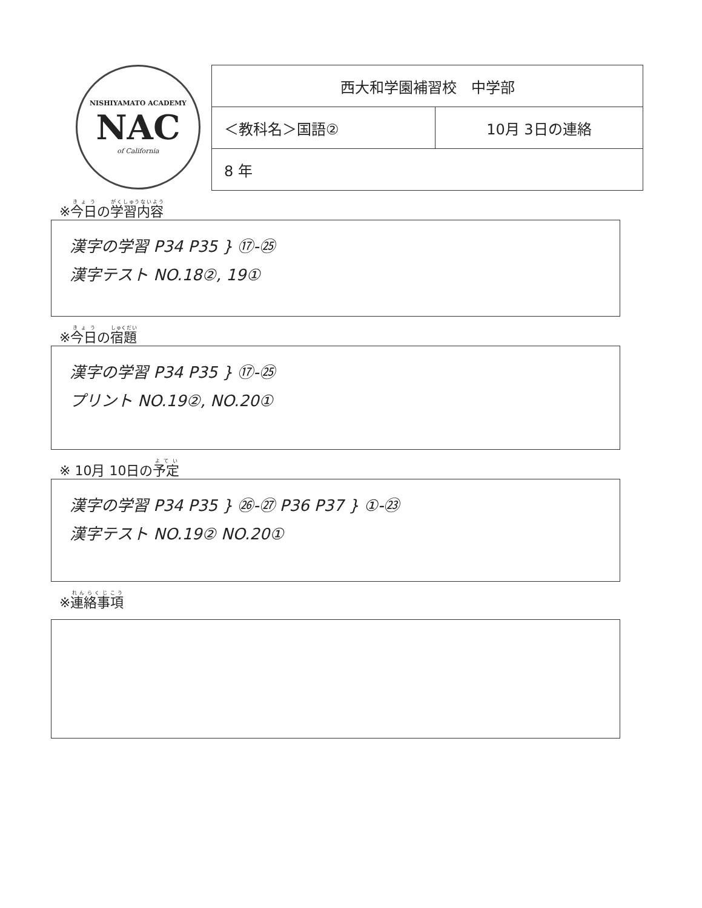NISHIYAMATO ACADEMY
NAC
of California
| 西大和学園補習校 中学部 | |
| ＜教科名＞国語② | 10月 3日の連絡 |
| 8 年 | |
※今日の学習内容
漢字の学習 P34 P35 } ⑰-㉕
漢字テスト NO.18②, 19①
※今日の宿題
漢字の学習 P34 P35 } ⑰-㉕
プリント NO.19②, NO.20①
※ 10月 10日の予定
漢字の学習 P34 P35 } ㉖-㉗ P36 P37 } ①-㉓
漢字テスト NO.19② NO.20①
※連絡事項